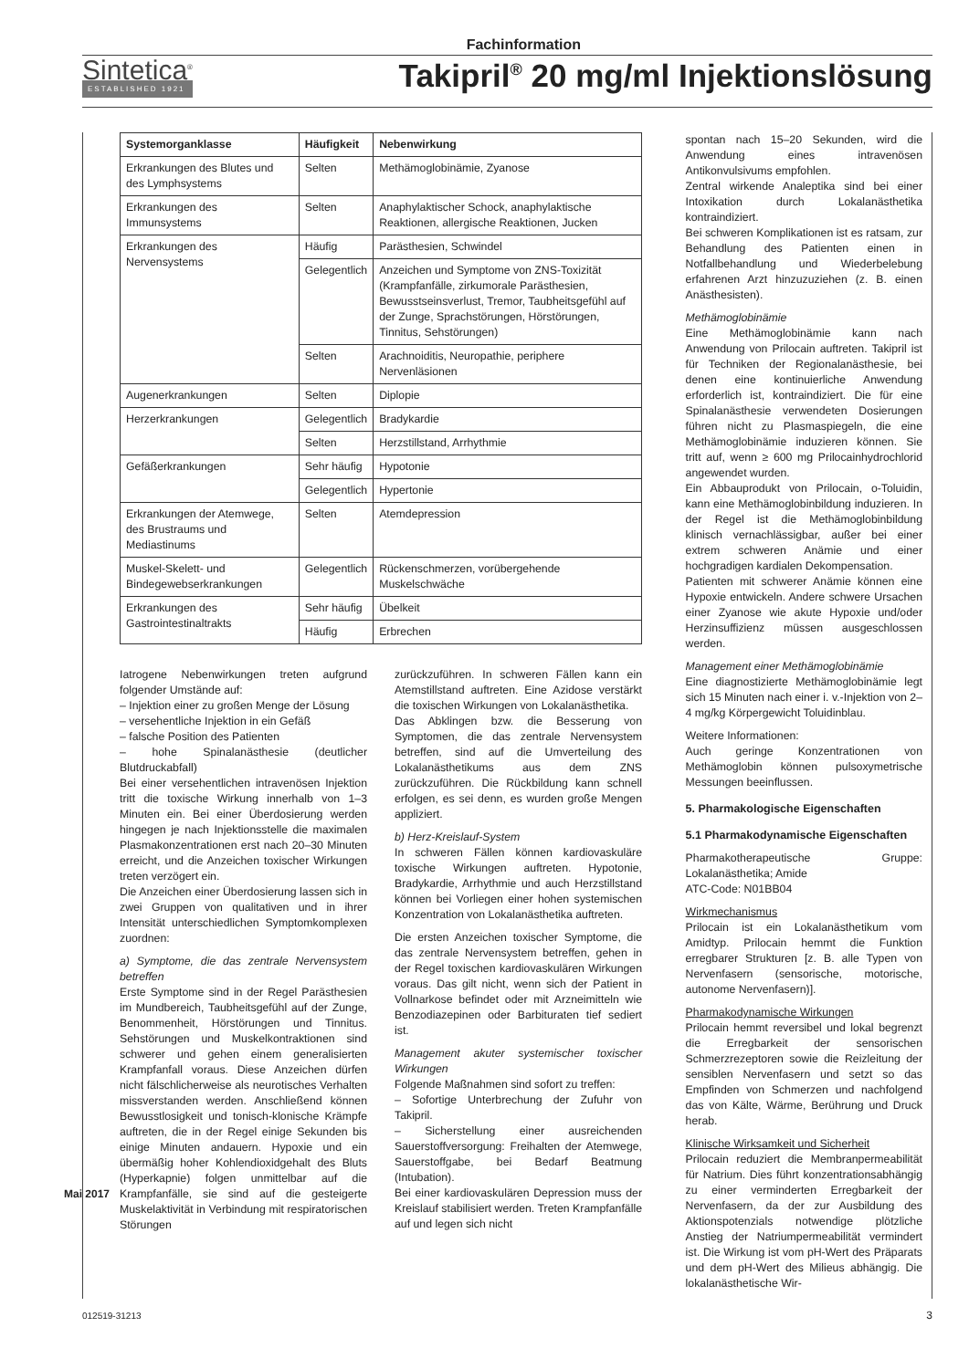Fachinformation
Sintetica<sup>®</sup>
ESTABLISHED 1921
Takipril<sup>®</sup> 20 mg/ml Injektionslösung
| Systemorganklasse | Häufigkeit | Nebenwirkung |
| --- | --- | --- |
| Erkrankungen des Blutes und des Lymphsystems | Selten | Methämoglobinämie, Zyanose |
| Erkrankungen des Immunsystems | Selten | Anaphylaktischer Schock, anaphylaktische Reaktionen, allergische Reaktionen, Jucken |
| Erkrankungen des Nervensystems | Häufig | Parästhesien, Schwindel |
| | Gelegentlich | Anzeichen und Symptome von ZNS-Toxizität (Krampfanfälle, zirkumorale Parästhesien, Bewusstseinsverlust, Tremor, Taubheitsgefühl auf der Zunge, Sprachstörungen, Hörstörungen, Tinnitus, Sehstörungen) |
| | Selten | Arachnoiditis, Neuropathie, periphere Nervenläsionen |
| Augenerkrankungen | Selten | Diplopie |
| Herzerkrankungen | Gelegentlich | Bradykardie |
| | Selten | Herzstillstand, Arrhythmie |
| Gefäßerkrankungen | Sehr häufig | Hypotonie |
| | Gelegentlich | Hypertonie |
| Erkrankungen der Atemwege, des Brustraums und Mediastinums | Selten | Atemdepression |
| Muskel-Skelett- und Bindegewebserkrankungen | Gelegentlich | Rückenschmerzen, vorübergehende Muskelschwäche |
| Erkrankungen des Gastrointestinaltrakts | Sehr häufig | Übelkeit |
| | Häufig | Erbrechen |
Iatrogene Nebenwirkungen treten aufgrund folgender Umstände auf:
– Injektion einer zu großen Menge der Lösung
– versehentliche Injektion in ein Gefäß
– falsche Position des Patienten
– hohe Spinalanästhesie (deutlicher Blutdruckabfall)
Bei einer versehentlichen intravenösen Injektion tritt die toxische Wirkung innerhalb von 1–3 Minuten ein. Bei einer Überdosierung werden hingegen je nach Injektionsstelle die maximalen Plasmakonzentrationen erst nach 20–30 Minuten erreicht, und die Anzeichen toxischer Wirkungen treten verzögert ein.
Die Anzeichen einer Überdosierung lassen sich in zwei Gruppen von qualitativen und in ihrer Intensität unterschiedlichen Symptomkomplexen zuordnen:
a) Symptome, die das zentrale Nervensystem betreffen
Erste Symptome sind in der Regel Parästhesien im Mundbereich, Taubheitsgefühl auf der Zunge, Benommenheit, Hörstörungen und Tinnitus. Sehstörungen und Muskelkontraktionen sind schwerer und gehen einem generalisierten Krampfanfall voraus. Diese Anzeichen dürfen nicht fälschlicherweise als neurotisches Verhalten missverstanden werden. Anschließend können Bewusstlosigkeit und tonisch-klonische Krämpfe auftreten, die in der Regel einige Sekunden bis einige Minuten andauern. Hypoxie und ein übermäßig hoher Kohlendioxidgehalt des Bluts (Hyperkapnie) folgen unmittelbar auf die Krampfanfälle, sie sind auf die gesteigerte Muskelaktivität in Verbindung mit respiratorischen Störungen
zurückzuführen. In schweren Fällen kann ein Atemstillstand auftreten. Eine Azidose verstärkt die toxischen Wirkungen von Lokalanästhetika.
Das Abklingen bzw. die Besserung von Symptomen, die das zentrale Nervensystem betreffen, sind auf die Umverteilung des Lokalanästhetikums aus dem ZNS zurückzuführen. Die Rückbildung kann schnell erfolgen, es sei denn, es wurden große Mengen appliziert.
b) Herz-Kreislauf-System
In schweren Fällen können kardiovaskuläre toxische Wirkungen auftreten. Hypotonie, Bradykardie, Arrhythmie und auch Herzstillstand können bei Vorliegen einer hohen systemischen Konzentration von Lokalanästhetika auftreten.
Die ersten Anzeichen toxischer Symptome, die das zentrale Nervensystem betreffen, gehen in der Regel toxischen kardiovaskulären Wirkungen voraus. Das gilt nicht, wenn sich der Patient in Vollnarkose befindet oder mit Arzneimitteln wie Benzodiazepinen oder Barbituraten tief sediert ist.
Management akuter systemischer toxischer Wirkungen
Folgende Maßnahmen sind sofort zu treffen:
– Sofortige Unterbrechung der Zufuhr von Takipril.
– Sicherstellung einer ausreichenden Sauerstoffversorgung: Freihalten der Atemwege, Sauerstoffgabe, bei Bedarf Beatmung (Intubation).
Bei einer kardiovaskulären Depression muss der Kreislauf stabilisiert werden. Treten Krampfanfälle auf und legen sich nicht
spontan nach 15–20 Sekunden, wird die Anwendung eines intravenösen Antikonvulsivums empfohlen.
Zentral wirkende Analeptika sind bei einer Intoxikation durch Lokalanästhetika kontraindiziert.
Bei schweren Komplikationen ist es ratsam, zur Behandlung des Patienten einen in Notfallbehandlung und Wiederbelebung erfahrenen Arzt hinzuzuziehen (z. B. einen Anästhesisten).
Methämoglobinämie
Eine Methämoglobinämie kann nach Anwendung von Prilocain auftreten. Takipril ist für Techniken der Regionalanästhesie, bei denen eine kontinuierliche Anwendung erforderlich ist, kontraindiziert. Die für eine Spinalanästhesie verwendeten Dosierungen führen nicht zu Plasmaspiegeln, die eine Methämoglobinämie induzieren können. Sie tritt auf, wenn ≥ 600 mg Prilocainhydrochlorid angewendet wurden.
Ein Abbauprodukt von Prilocain, o-Toluidin, kann eine Methämoglobinbildung induzieren. In der Regel ist die Methämoglobinbildung klinisch vernachlässigbar, außer bei einer extrem schweren Anämie und einer hochgradigen kardialen Dekompensation.
Patienten mit schwerer Anämie können eine Hypoxie entwickeln. Andere schwere Ursachen einer Zyanose wie akute Hypoxie und/oder Herzinsuffizienz müssen ausgeschlossen werden.
Management einer Methämoglobinämie
Eine diagnostizierte Methämoglobinämie legt sich 15 Minuten nach einer i. v.-Injektion von 2–4 mg/kg Körpergewicht Toluidinblau.
Weitere Informationen:
Auch geringe Konzentrationen von Methämoglobin können pulsoxymetrische Messungen beeinflussen.
5. Pharmakologische Eigenschaften
5.1 Pharmakodynamische Eigenschaften
Pharmakotherapeutische Gruppe: Lokalanästhetika; Amide
ATC-Code: N01BB04
Wirkmechanismus
Prilocain ist ein Lokalanästhetikum vom Amidtyp. Prilocain hemmt die Funktion erregbarer Strukturen [z. B. alle Typen von Nervenfasern (sensorische, motorische, autonome Nervenfasern)].
Pharmakodynamische Wirkungen
Prilocain hemmt reversibel und lokal begrenzt die Erregbarkeit der sensorischen Schmerzrezeptoren sowie die Reizleitung der sensiblen Nervenfasern und setzt so das Empfinden von Schmerzen und nachfolgend das von Kälte, Wärme, Berührung und Druck herab.
Klinische Wirksamkeit und Sicherheit
Prilocain reduziert die Membranpermeabilität für Natrium. Dies führt konzentrationsabhängig zu einer verminderten Erregbarkeit der Nervenfasern, da der zur Ausbildung des Aktionspotenzials notwendige plötzliche Anstieg der Natriumpermeabilität vermindert ist. Die Wirkung ist vom pH-Wert des Präparats und dem pH-Wert des Milieus abhängig. Die lokalanästhetische Wir-
Mai 2017
012519-31213 3